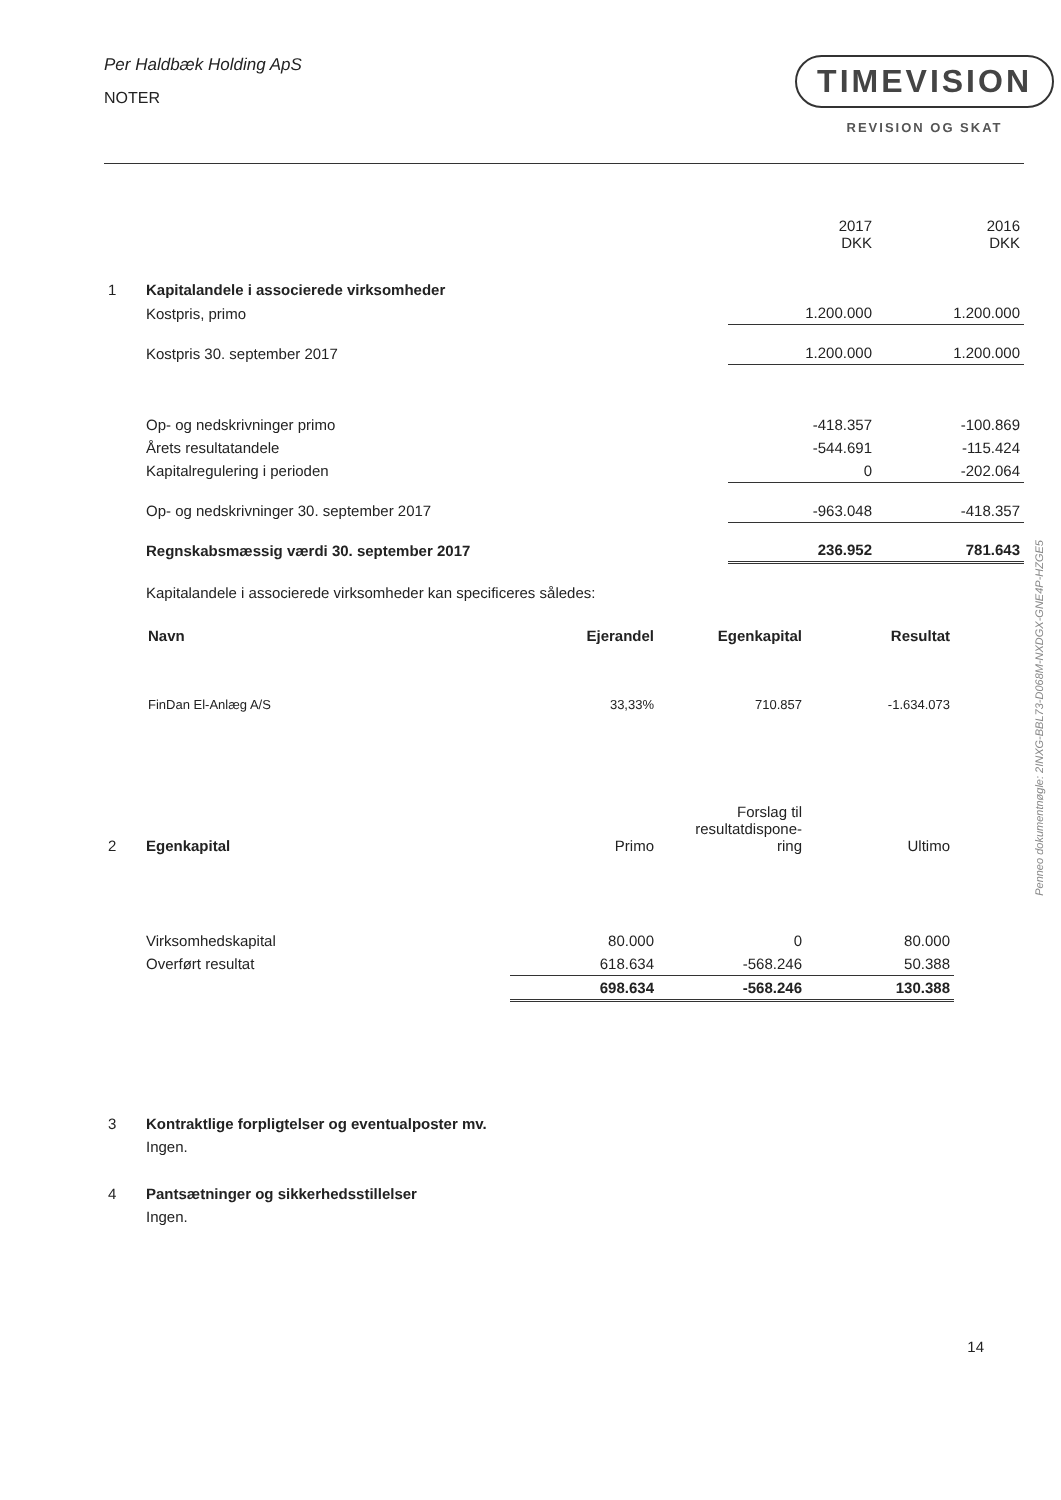Per Haldbæk Holding ApS
NOTER
TIMEVISION
REVISION OG SKAT
| | | 2017 DKK | 2016 DKK |
| 1 | Kapitalandele i associerede virksomheder | | |
| | Kostpris, primo | 1.200.000 | 1.200.000 |
| | Kostpris 30. september 2017 | 1.200.000 | 1.200.000 |
| | Op- og nedskrivninger primo | -418.357 | -100.869 |
| | Årets resultatandele | -544.691 | -115.424 |
| | Kapitalregulering i perioden | 0 | -202.064 |
| | Op- og nedskrivninger 30. september 2017 | -963.048 | -418.357 |
| | Regnskabsmæssig værdi 30. september 2017 | 236.952 | 781.643 |
| | Kapitalandele i associerede virksomheder kan specificeres således: | | |
| Navn | Ejerandel | Egenkapital | Resultat |
| --- | --- | --- | --- |
| FinDan El-Anlæg A/S | 33,33% | 710.857 | -1.634.073 |
| 2 | Egenkapital | Primo | Forslag til resultatdispone- ring | Ultimo |
| | Virksomhedskapital | 80.000 | 0 | 80.000 |
| | Overført resultat | 618.634 | -568.246 | 50.388 |
| | | 698.634 | -568.246 | 130.388 |
| 3 | Kontraktlige forpligtelser og eventualposter mv. |
| | Ingen. |
| 4 | Pantsætninger og sikkerhedsstillelser |
| | Ingen. |
14
Penneo dokumentnøgle: 2INXG-BBL73-D068M-NXDGX-GNE4P-HZGE5